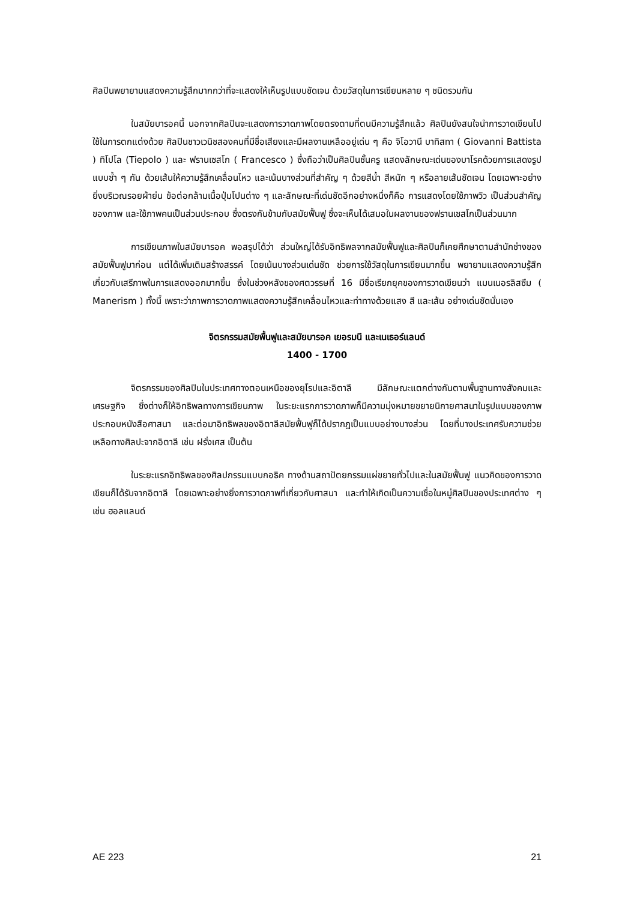ศิลปินพยายามแสดงความรู้สึกมากกว่าที่จะแสดงให้เห็นรูปแบบชัดเจน ด้วยวัสดุในการเขียนหลาย ๆ ชนิดรวมกัน
ในสมัยบารอคนี้ นอกจากศิลปินจะแสดงการวาดภาพโดยตรงตามที่ตนมีความรู้สึกแล้ว ศิลปินยังสนใจนำการวาดเขียนไปใช้ในการตกแต่งด้วย ศิลปินชาวเวนิชสองคนที่มีชื่อเสียงและมีผลงานเหลืออยู่เด่น ๆ คือ จิโอวานี บาทิสทา ( Giovanni Battista ) ทิโปโล (Tiepolo ) และ ฟรานเซสโก ( Francesco ) ซึ่งถือว่าเป็นศิลปินชั้นครู แสดงลักษณะเด่นของบาโรคด้วยการแสดงรูปแบบซ้ำ ๆ กัน ด้วยเส้นให้ความรู้สึกเคลื่อนไหว และเน้นบางส่วนที่สำคัญ ๆ ด้วยสีน้ำ สีหนัก ๆ หรือลายเส้นชัดเจน โดยเฉพาะอย่างยิ่งบริเวณรอยผ้าย่น ข้อต่อกล้ามเนื้อปุ่มโปนต่าง ๆ และลักษณะที่เด่นชัดอีกอย่างหนึ่งก็คือ การแสดงโดยใช้ภาพวิว เป็นส่วนสำคัญของภาพ และใช้ภาพคนเป็นส่วนประกอบ ซึ่งตรงกันข้ามกับสมัยฟื้นฟู ซึ่งจะเห็นได้เสมอในผลงานของฟรานเซสโกเป็นส่วนมาก
การเขียนภาพในสมัยบารอค พอสรุปได้ว่า ส่วนใหญ่ได้รับอิทธิพลจากสมัยฟื้นฟูและศิลปินก็เคยศึกษาตามสำนักช่างของสมัยฟื้นฟูมาก่อน แต่ได้เพิ่มเติมสร้างสรรค์ โดยเน้นบางส่วนเด่นชัด ช่วยการใช้วัสดุในการเขียนมากขึ้น พยายามแสดงความรู้สึกเกี่ยวกับเสรีภาพในการแสดงออกมากขึ้น ซึ่งในช่วงหลังของศตวรรษที่ 16 มีชื่อเรียกยุคของการวาดเขียนว่า แมนเนอรลิสซึม ( Manerism ) ทั้งนี้ เพราะว่าภาพการวาดภาพแสดงความรู้สึกเคลื่อนไหวและท่าทางด้วยแสง สี และเส้น อย่างเด่นชัดนั่นเอง
จิตรกรรมสมัยพื้นฟูและสมัยบารอค เยอรมนี และเนเธอร์แลนด์
1400 - 1700
จิตรกรรมของศิลปินในประเทศทางตอนเหนือของยุโรปและอิตาลี มีลักษณะแตกต่างกันตามพื้นฐานทางสังคมและเศรษฐกิจ ซึ่งต่างก็ให้อิทธิพลทางการเขียนภาพ ในระยะแรกการวาดภาพก็มีความมุ่งหมายขยายนิกายศาสนาในรูปแบบของภาพประกอบหนังสือศาสนา และต่อมาอิทธิพลของอิตาลีสมัยฟื้นฟูก็ได้ปรากฏเป็นแบบอย่างบางส่วน โดยที่บางประเทศรับความช่วยเหลือทางศิลปะจากอิตาลี เช่น ฝรั่งเศส เป็นต้น
ในระยะแรกอิทธิพลของศิลปกรรมแบบกอธิค ทางด้านสถาปัตยกรรมแผ่ขยายทั่วไปและในสมัยฟื้นฟู แนวคิดของการวาดเขียนก็ได้รับจากอิตาลี โดยเฉพาะอย่างยิ่งการวาดภาพที่เกี่ยวกับศาสนา และทำให้เกิดเป็นความเชื่อในหมู่ศิลปินของประเทศต่าง ๆ เช่น ฮอลแลนด์
AE 223 21